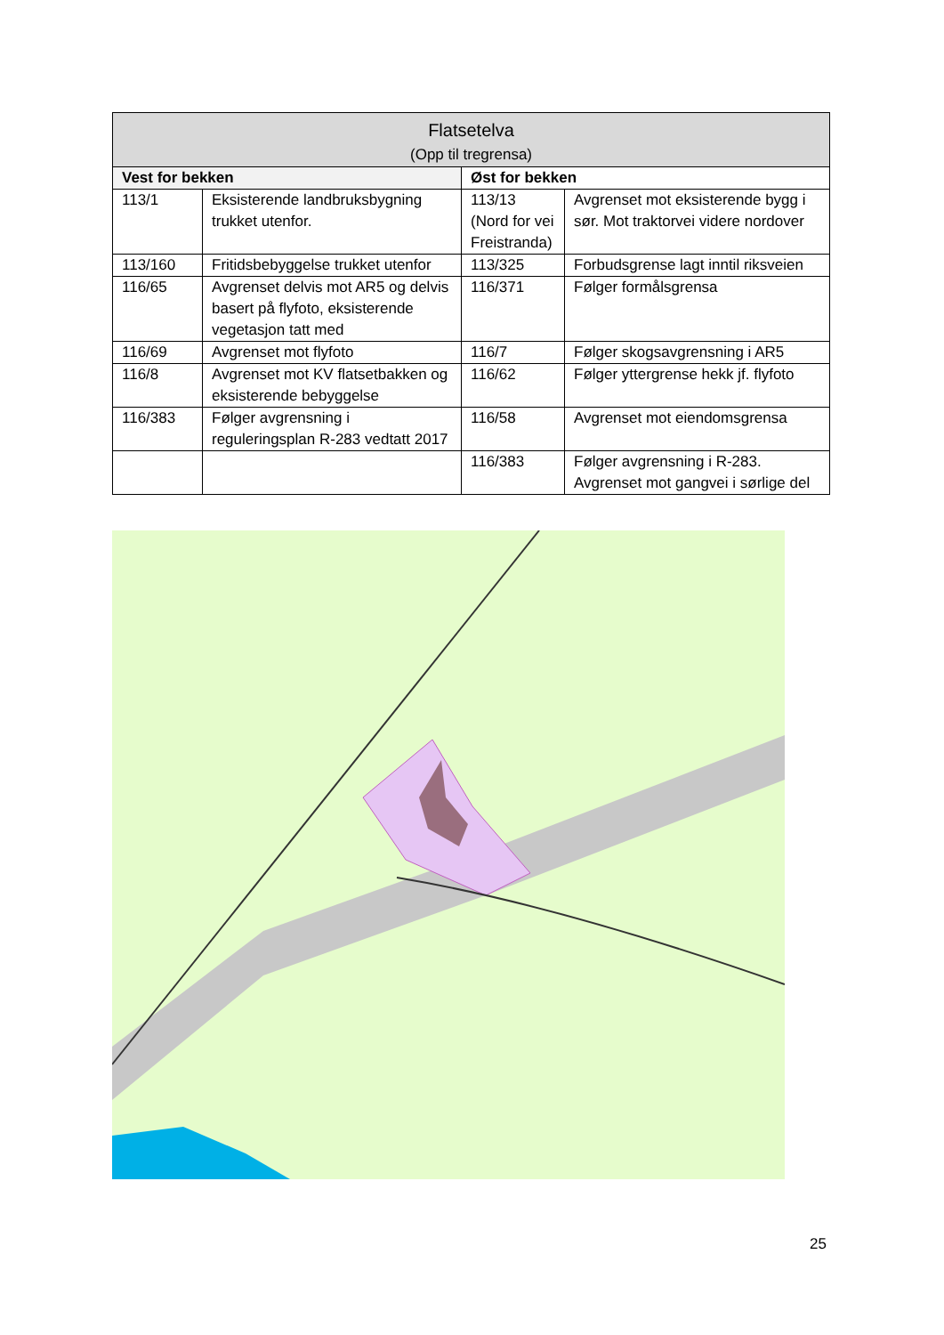| Flatsetelva (Opp til tregrensa) | | | |
| --- | --- | --- | --- |
| Vest for bekken | | Øst for bekken | |
| 113/1 | Eksisterende landbruksbygning trukket utenfor. | 113/13 (Nord for vei Freistranda) | Avgrenset mot eksisterende bygg i sør. Mot traktorvei videre nordover |
| 113/160 | Fritidsbebyggelse trukket utenfor | 113/325 | Forbudsgrense lagt inntil riksveien |
| 116/65 | Avgrenset delvis mot AR5 og delvis basert på flyfoto, eksisterende vegetasjon tatt med | 116/371 | Følger formålsgrensa |
| 116/69 | Avgrenset mot flyfoto | 116/7 | Følger skogsavgrensning i AR5 |
| 116/8 | Avgrenset mot KV flatsetbakken og eksisterende bebyggelse | 116/62 | Følger yttergrense hekk jf. flyfoto |
| 116/383 | Følger avgrensning i reguleringsplan R-283 vedtatt 2017 | 116/58 | Avgrenset mot eiendomsgrensa |
| | | 116/383 | Følger avgrensning i R-283. Avgrenset mot gangvei i sørlige del |
25